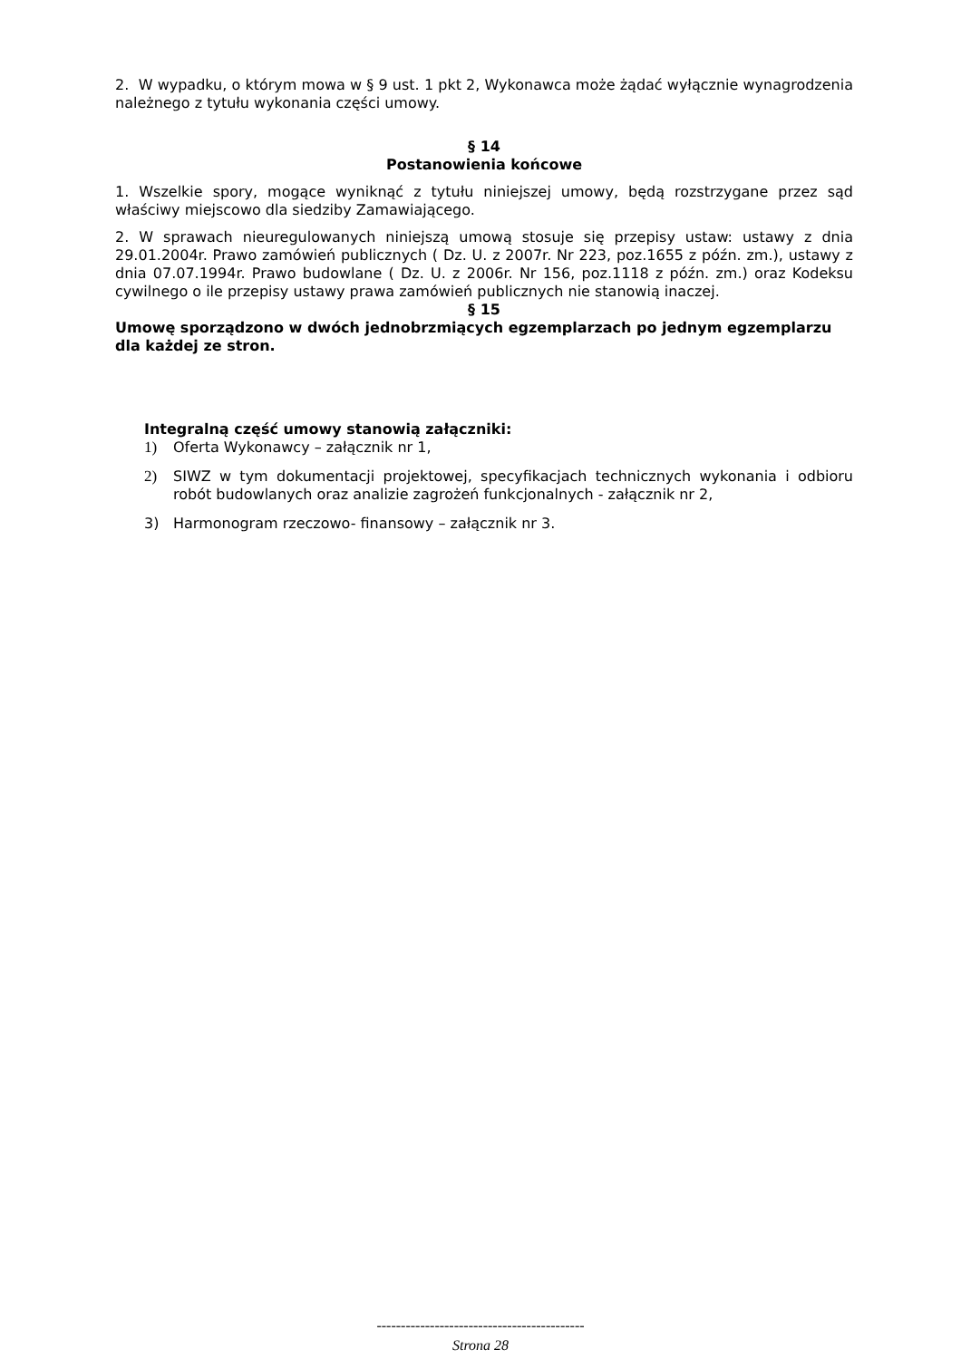2. W wypadku, o którym mowa w § 9 ust. 1 pkt 2, Wykonawca może żądać wyłącznie wynagrodzenia należnego z tytułu wykonania części umowy.
§ 14
Postanowienia końcowe
1. Wszelkie spory, mogące wyniknąć z tytułu niniejszej umowy, będą rozstrzygane przez sąd właściwy miejscowo dla siedziby Zamawiającego.
2. W sprawach nieuregulowanych niniejszą umową stosuje się przepisy ustaw: ustawy z dnia 29.01.2004r. Prawo zamówień publicznych ( Dz. U. z 2007r. Nr 223, poz.1655 z późn. zm.), ustawy z dnia 07.07.1994r. Prawo budowlane ( Dz. U. z 2006r. Nr 156, poz.1118 z późn. zm.) oraz Kodeksu cywilnego o ile przepisy ustawy prawa zamówień publicznych nie stanowią inaczej.
§ 15
Umowę sporządzono w dwóch jednobrzmiących egzemplarzach po jednym egzemplarzu dla każdej ze stron.
Integralną część umowy stanowią załączniki:
1) Oferta Wykonawcy – załącznik nr 1,
2) SIWZ w tym dokumentacji projektowej, specyfikacjach technicznych wykonania i odbioru robót budowlanych oraz analizie zagrożeń funkcjonalnych - załącznik nr 2,
3) Harmonogram rzeczowo- finansowy – załącznik nr 3.
-------------------------------------------
Strona 28